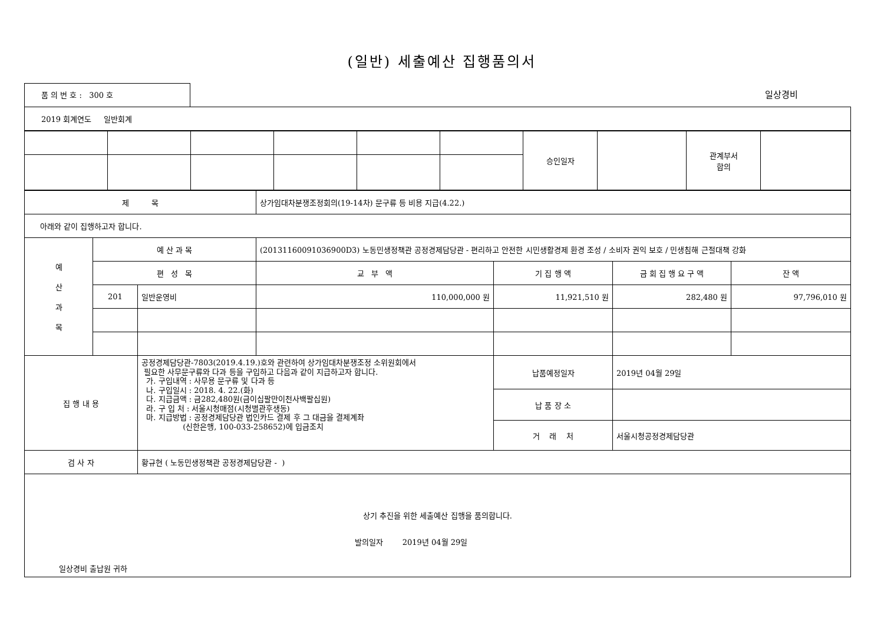(일반) 세출예산 집행품의서
품 의 번 호 : 300 호
일상경비
| 2019 회계연도 일반회계 |
| | | | | | | 승인일자 | | 관계부서 합의 | |
| 제 목 | | | 상가임대차분쟁조정회의(19-14차) 문구류 등 비용 지급(4.22.) | | | |
| 아래와 같이 집행하고자 합니다. | | | | | | |
| 예 산 과 목 | 예 산 과 목 | | (20131160091036900D3) 노동민생정책관 공정경제담당관 - 편리하고 안전한 시민생활경제 환경 조성 / 소비자 권익 보호 / 민생침해 근절대책 강화 | | | |
| | 편 성 목 | | 교 부 액 | 기 집 행 액 | 금 회 집 행 요 구 액 | 잔 액 |
| | 201 | 일반운영비 | 110,000,000 원 | 11,921,510 원 | 282,480 원 | 97,796,010 원 |
| 집 행 내 용 | | 공정경제담당관-7803(2019.4.19.)호와 관련하여 상가임대차분쟁조정 소위원회에서 필요한 사무문구류와 다과 등을 구입하고 다음과 같이 지급하고자 합니다. 가. 구입내역 : 사무용 문구류 및 다과 등 나. 구입일시 : 2018. 4. 22.(화) 다. 지급금액 : 금282,480원(금이십팔만이천사백팔십원) 라. 구 입 처 : 서울시청매점(시청별관후생동) 마. 지급방법 : 공정경제담당관 법인카드 결제 후 그 대금을 결제계좌 (신한은행, 100-033-258652)에 입금조치 | | 납품예정일자 | 2019년 04월 29일 | |
| | | | | 납 품 장 소 | | |
| | | | | 거 래 처 | 서울시청공정경제담당관 | |
| 검 사 자 | | 황규현 ( 노동민생정책관 공정경제담당관 - ) | | | | |
| 상기 추진을 위한 세출예산 집행을 품의합니다. 발의일자 2019년 04월 29일 일상경비 출납원 귀하 | | | | | | |